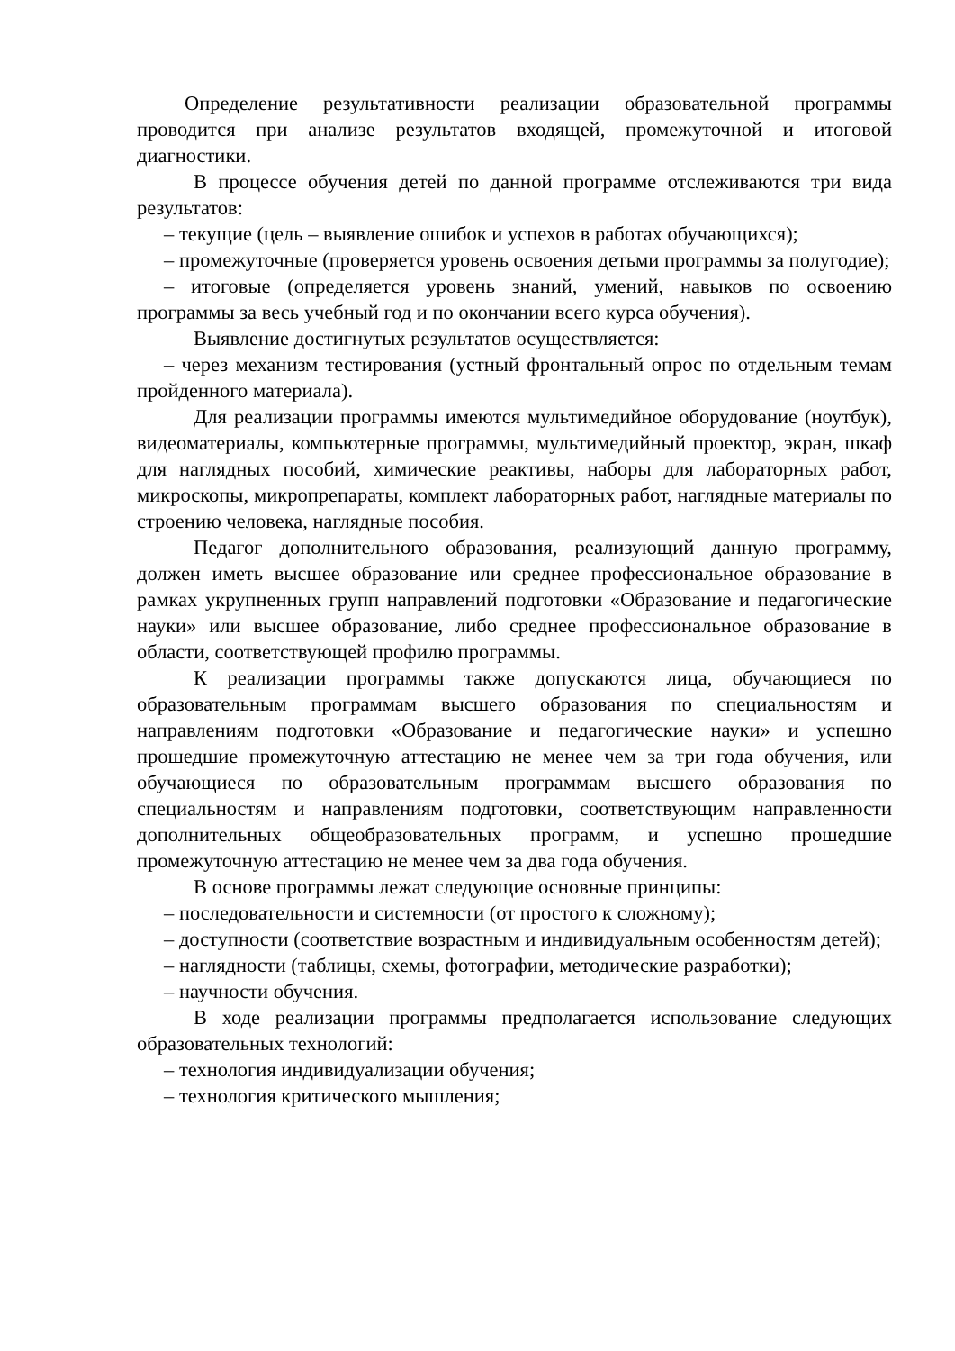Определение результативности реализации образовательной программы проводится при анализе результатов входящей, промежуточной и итоговой диагностики.
В процессе обучения детей по данной программе отслеживаются три вида результатов:
– текущие (цель – выявление ошибок и успехов в работах обучающихся);
– промежуточные (проверяется уровень освоения детьми программы за полугодие);
– итоговые (определяется уровень знаний, умений, навыков по освоению программы за весь учебный год и по окончании всего курса обучения).
Выявление достигнутых результатов осуществляется:
– через механизм тестирования (устный фронтальный опрос по отдельным темам пройденного материала).
Для реализации программы имеются мультимедийное оборудование (ноутбук), видеоматериалы, компьютерные программы, мультимедийный проектор, экран, шкаф для наглядных пособий, химические реактивы, наборы для лабораторных работ, микроскопы, микропрепараты, комплект лабораторных работ, наглядные материалы по строению человека, наглядные пособия.
Педагог дополнительного образования, реализующий данную программу, должен иметь высшее образование или среднее профессиональное образование в рамках укрупненных групп направлений подготовки «Образование и педагогические науки» или высшее образование, либо среднее профессиональное образование в области, соответствующей профилю программы.
К реализации программы также допускаются лица, обучающиеся по образовательным программам высшего образования по специальностям и направлениям подготовки «Образование и педагогические науки» и успешно прошедшие промежуточную аттестацию не менее чем за три года обучения, или обучающиеся по образовательным программам высшего образования по специальностям и направлениям подготовки, соответствующим направленности дополнительных общеобразовательных программ, и успешно прошедшие промежуточную аттестацию не менее чем за два года обучения.
В основе программы лежат следующие основные принципы:
– последовательности и системности (от простого к сложному);
– доступности (соответствие возрастным и индивидуальным особенностям детей);
– наглядности (таблицы, схемы, фотографии, методические разработки);
– научности обучения.
В ходе реализации программы предполагается использование следующих образовательных технологий:
– технология индивидуализации обучения;
– технология критического мышления;